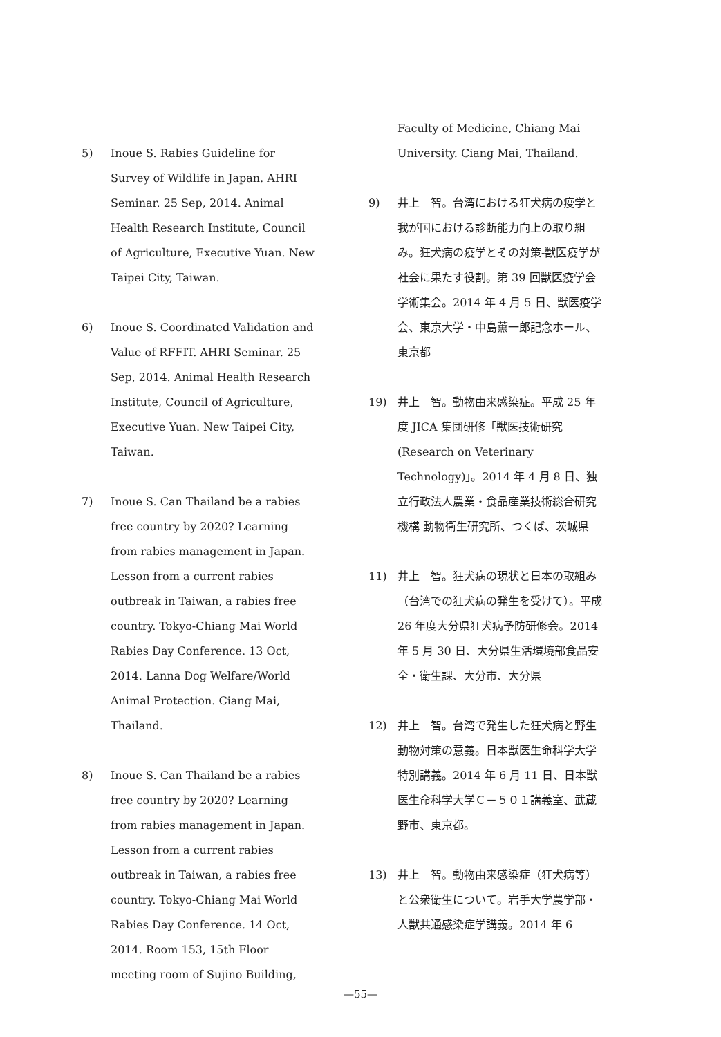5) Inoue S. Rabies Guideline for Survey of Wildlife in Japan. AHRI Seminar. 25 Sep, 2014. Animal Health Research Institute, Council of Agriculture, Executive Yuan. New Taipei City, Taiwan.
6) Inoue S. Coordinated Validation and Value of RFFIT. AHRI Seminar. 25 Sep, 2014. Animal Health Research Institute, Council of Agriculture, Executive Yuan. New Taipei City, Taiwan.
7) Inoue S. Can Thailand be a rabies free country by 2020? Learning from rabies management in Japan. Lesson from a current rabies outbreak in Taiwan, a rabies free country. Tokyo-Chiang Mai World Rabies Day Conference. 13 Oct, 2014. Lanna Dog Welfare/World Animal Protection. Ciang Mai, Thailand.
8) Inoue S. Can Thailand be a rabies free country by 2020? Learning from rabies management in Japan. Lesson from a current rabies outbreak in Taiwan, a rabies free country. Tokyo-Chiang Mai World Rabies Day Conference. 14 Oct, 2014. Room 153, 15th Floor meeting room of Sujino Building,
Faculty of Medicine, Chiang Mai University. Ciang Mai, Thailand.
9) 井上　智。台湾における狂犬病の疫学と我が国における診断能力向上の取り組み。狂犬病の疫学とその対策-獣医疫学が社会に果たす役割。第 39 回獣医疫学会学術集会。2014 年 4 月 5 日、獣医疫学会、東京大学・中島薫一郎記念ホール、東京都
19) 井上　智。動物由来感染症。平成 25 年度 JICA 集団研修「獣医技術研究 (Research on Veterinary Technology)」。2014 年 4 月 8 日、独立行政法人農業・食品産業技術総合研究機構 動物衛生研究所、つくば、茨城県
11) 井上　智。狂犬病の現状と日本の取組み（台湾での狂犬病の発生を受けて）。平成 26 年度大分県狂犬病予防研修会。2014 年 5 月 30 日、大分県生活環境部食品安全・衛生課、大分市、大分県
12) 井上　智。台湾で発生した狂犬病と野生動物対策の意義。日本獣医生命科学大学特別講義。2014 年 6 月 11 日、日本獣医生命科学大学Ｃ－５０１講義室、武蔵野市、東京都。
13) 井上　智。動物由来感染症（狂犬病等）と公衆衛生について。岩手大学農学部・人獣共通感染症学講義。2014 年 6
—55—